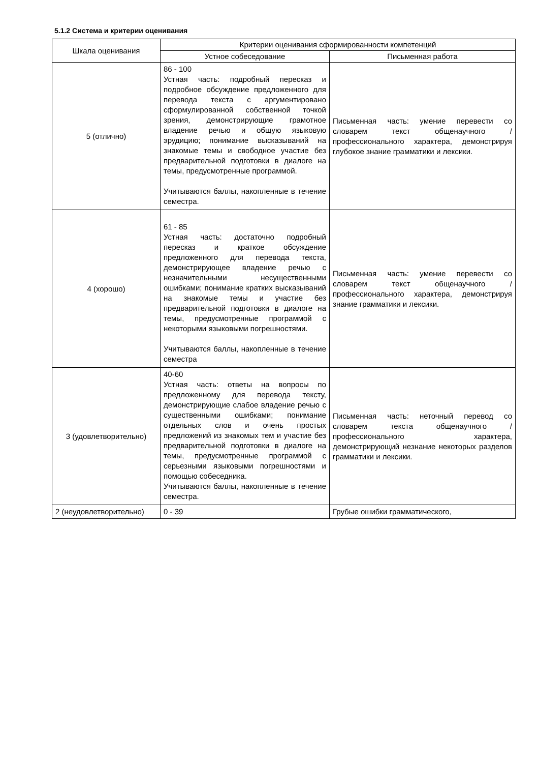5.1.2 Система и критерии оценивания
| Шкала оценивания | Критерии оценивания сформированности компетенций | |
| --- | --- | --- |
| | Устное собеседование | Письменная работа |
| 5 (отлично) | 86 - 100 Устная часть: подробный пересказ и подробное обсуждение предложенного для перевода текста с аргументировано сформулированной собственной точкой зрения, демонстрирующие грамотное владение речью и общую языковую эрудицию; понимание высказываний на знакомые темы и свободное участие без предварительной подготовки в диалоге на темы, предусмотренные программой. Учитываются баллы, накопленные в течение семестра. | Письменная часть: умение перевести со словарем текст общенаучного / профессионального характера, демонстрируя глубокое знание грамматики и лексики. |
| 4 (хорошо) | 61 - 85 Устная часть: достаточно подробный пересказ и краткое обсуждение предложенного для перевода текста, демонстрирующее владение речью с незначительными несущественными ошибками; понимание кратких высказываний на знакомые темы и участие без предварительной подготовки в диалоге на темы, предусмотренные программой с некоторыми языковыми погрешностями. Учитываются баллы, накопленные в течение семестра | Письменная часть: умение перевести со словарем текст общенаучного / профессионального характера, демонстрируя знание грамматики и лексики. |
| 3 (удовлетворительно) | 40-60 Устная часть: ответы на вопросы по предложенному для перевода тексту, демонстрирующие слабое владение речью с существенными ошибками; понимание отдельных слов и очень простых предложений из знакомых тем и участие без предварительной подготовки в диалоге на темы, предусмотренные программой с серьезными языковыми погрешностями и помощью собеседника. Учитываются баллы, накопленные в течение семестра. | Письменная часть: неточный перевод со словарем текста общенаучного / профессионального характера, демонстрирующий незнание некоторых разделов грамматики и лексики. |
| 2 (неудовлетворительно) | 0 - 39 | Грубые ошибки грамматического, |